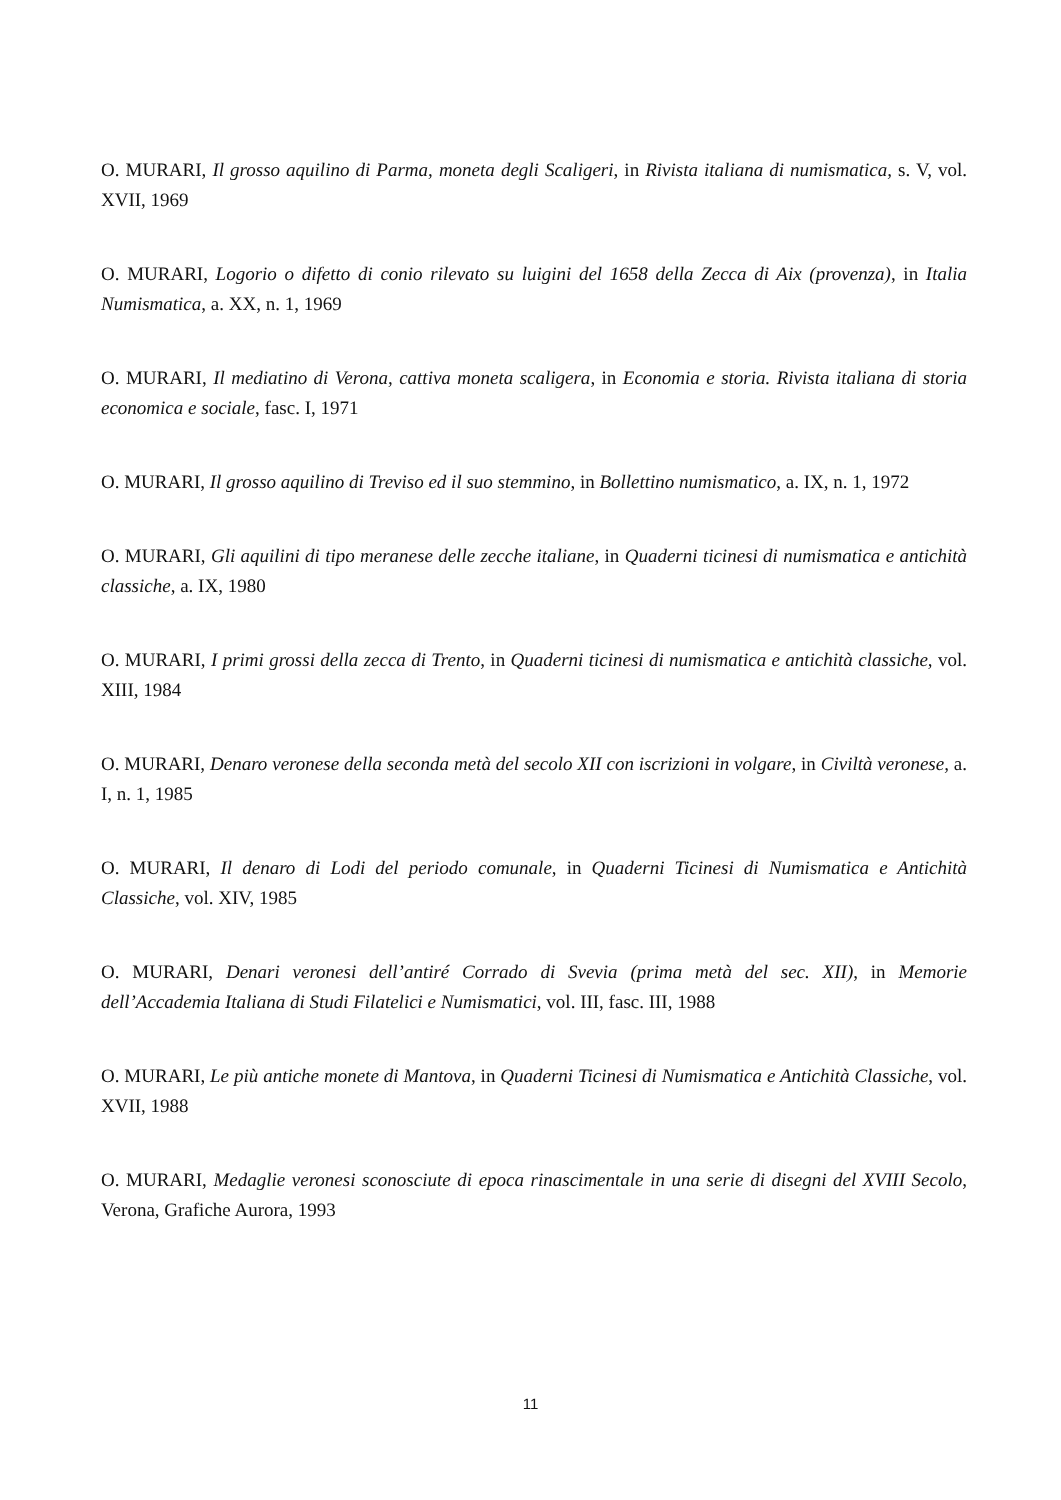O. MURARI, Il grosso aquilino di Parma, moneta degli Scaligeri, in Rivista italiana di numismatica, s. V, vol. XVII, 1969
O. MURARI, Logorio o difetto di conio rilevato su luigini del 1658 della Zecca di Aix (provenza), in Italia Numismatica, a. XX, n. 1, 1969
O. MURARI, Il mediatino di Verona, cattiva moneta scaligera, in Economia e storia. Rivista italiana di storia economica e sociale, fasc. I, 1971
O. MURARI, Il grosso aquilino di Treviso ed il suo stemmino, in Bollettino numismatico, a. IX, n. 1, 1972
O. MURARI, Gli aquilini di tipo meranese delle zecche italiane, in Quaderni ticinesi di numismatica e antichità classiche, a. IX, 1980
O. MURARI, I primi grossi della zecca di Trento, in Quaderni ticinesi di numismatica e antichità classiche, vol. XIII, 1984
O. MURARI, Denaro veronese della seconda metà del secolo XII con iscrizioni in volgare, in Civiltà veronese, a. I, n. 1, 1985
O. MURARI, Il denaro di Lodi del periodo comunale, in Quaderni Ticinesi di Numismatica e Antichità Classiche, vol. XIV, 1985
O. MURARI, Denari veronesi dell’antiré Corrado di Svevia (prima metà del sec. XII), in Memorie dell’Accademia Italiana di Studi Filatelici e Numismatici, vol. III, fasc. III, 1988
O. MURARI, Le più antiche monete di Mantova, in Quaderni Ticinesi di Numismatica e Antichità Classiche, vol. XVII, 1988
O. MURARI, Medaglie veronesi sconosciute di epoca rinascimentale in una serie di disegni del XVIII Secolo, Verona, Grafiche Aurora, 1993
11